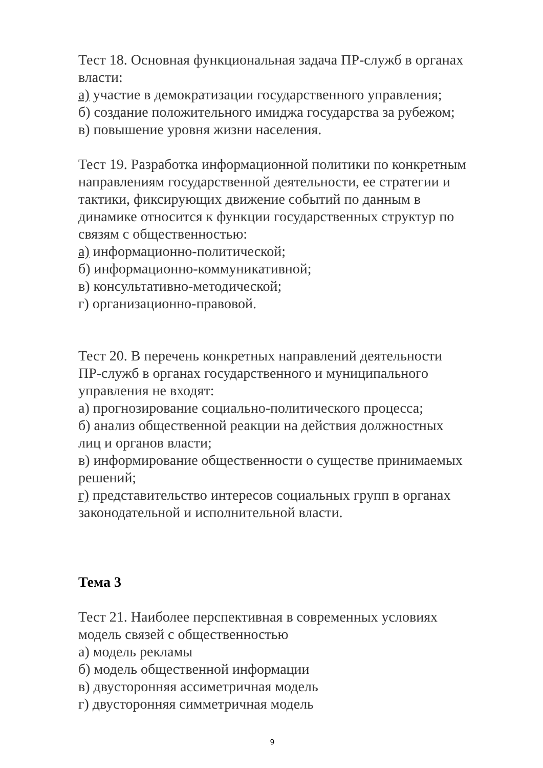Тест 18. Основная функциональная задача ПР-служб в органах власти:
а) участие в демократизации государственного управления;
б) создание положительного имиджа государства за рубежом;
в) повышение уровня жизни населения.
Тест 19. Разработка информационной политики по конкретным направлениям государственной деятельности, ее стратегии и тактики, фиксирующих движение событий по данным в динамике относится к функции государственных структур по связям с общественностью:
а) информационно-политической;
б) информационно-коммуникативной;
в) консультативно-методической;
г) организационно-правовой.
Тест 20. В перечень конкретных направлений деятельности ПР-служб в органах государственного и муниципального управления не входят:
а) прогнозирование социально-политического процесса;
б) анализ общественной реакции на действия должностных лиц и органов власти;
в) информирование общественности о существе принимаемых решений;
г) представительство интересов социальных групп в органах законодательной и исполнительной власти.
Тема 3
Тест 21. Наиболее перспективная в современных условиях модель связей с общественностью
а) модель рекламы
б) модель общественной информации
в) двусторонняя ассиметричная модель
г) двусторонняя симметричная модель
9